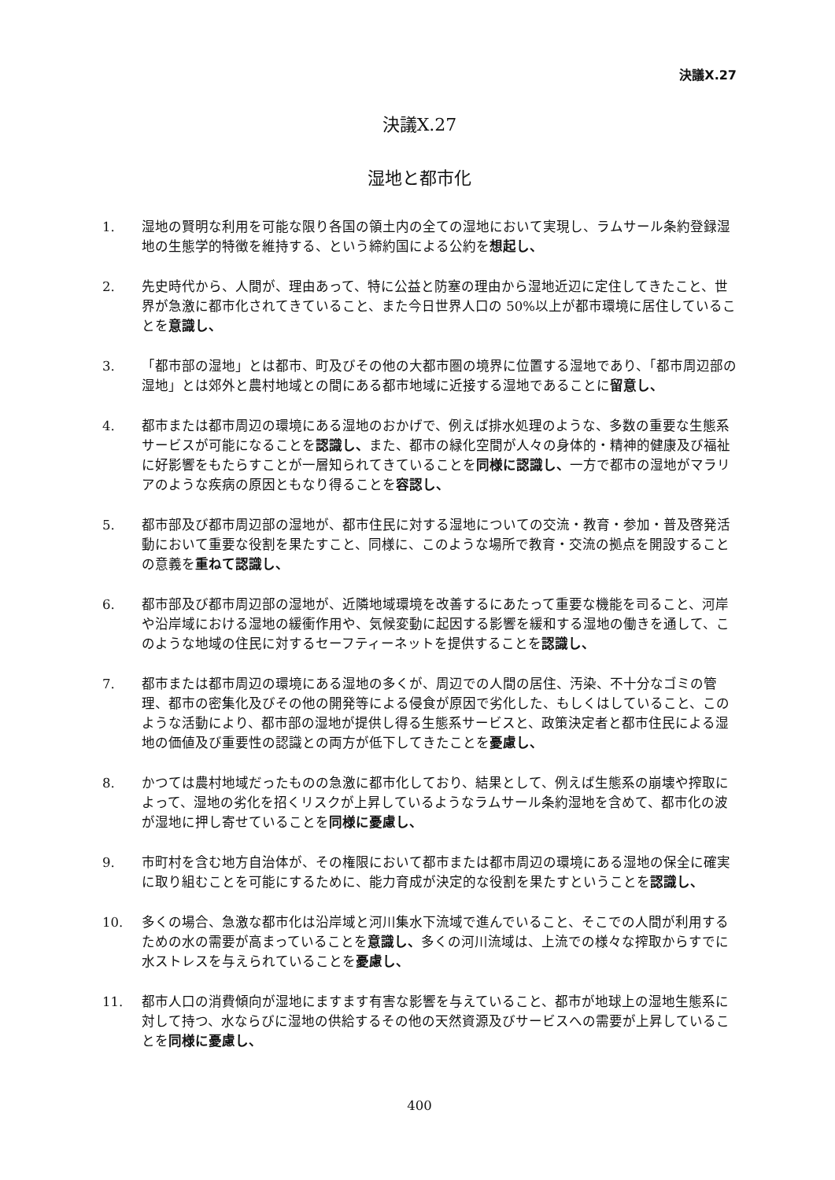決議X.27
決議X.27
湿地と都市化
1. 湿地の賢明な利用を可能な限り各国の領土内の全ての湿地において実現し、ラムサール条約登録湿地の生態学的特徴を維持する、という締約国による公約を想起し、
2. 先史時代から、人間が、理由あって、特に公益と防塞の理由から湿地近辺に定住してきたこと、世界が急激に都市化されてきていること、また今日世界人口の 50%以上が都市環境に居住していることを意識し、
3. 「都市部の湿地」とは都市、町及びその他の大都市圏の境界に位置する湿地であり、「都市周辺部の湿地」とは郊外と農村地域との間にある都市地域に近接する湿地であることに留意し、
4. 都市または都市周辺の環境にある湿地のおかげで、例えば排水処理のような、多数の重要な生態系サービスが可能になることを認識し、また、都市の緑化空間が人々の身体的・精神的健康及び福祉に好影響をもたらすことが一層知られてきていることを同様に認識し、一方で都市の湿地がマラリアのような疾病の原因ともなり得ることを容認し、
5. 都市部及び都市周辺部の湿地が、都市住民に対する湿地についての交流・教育・参加・普及啓発活動において重要な役割を果たすこと、同様に、このような場所で教育・交流の拠点を開設することの意義を重ねて認識し、
6. 都市部及び都市周辺部の湿地が、近隣地域環境を改善するにあたって重要な機能を司ること、河岸や沿岸域における湿地の緩衝作用や、気候変動に起因する影響を緩和する湿地の働きを通して、このような地域の住民に対するセーフティーネットを提供することを認識し、
7. 都市または都市周辺の環境にある湿地の多くが、周辺での人間の居住、汚染、不十分なゴミの管理、都市の密集化及びその他の開発等による侵食が原因で劣化した、もしくはしていること、このような活動により、都市部の湿地が提供し得る生態系サービスと、政策決定者と都市住民による湿地の価値及び重要性の認識との両方が低下してきたことを憂慮し、
8. かつては農村地域だったものの急激に都市化しており、結果として、例えば生態系の崩壊や搾取によって、湿地の劣化を招くリスクが上昇しているようなラムサール条約湿地を含めて、都市化の波が湿地に押し寄せていることを同様に憂慮し、
9. 市町村を含む地方自治体が、その権限において都市または都市周辺の環境にある湿地の保全に確実に取り組むことを可能にするために、能力育成が決定的な役割を果たすということを認識し、
10. 多くの場合、急激な都市化は沿岸域と河川集水下流域で進んでいること、そこでの人間が利用するための水の需要が高まっていることを意識し、多くの河川流域は、上流での様々な搾取からすでに水ストレスを与えられていることを憂慮し、
11. 都市人口の消費傾向が湿地にますます有害な影響を与えていること、都市が地球上の湿地生態系に対して持つ、水ならびに湿地の供給するその他の天然資源及びサービスへの需要が上昇していることを同様に憂慮し、
400